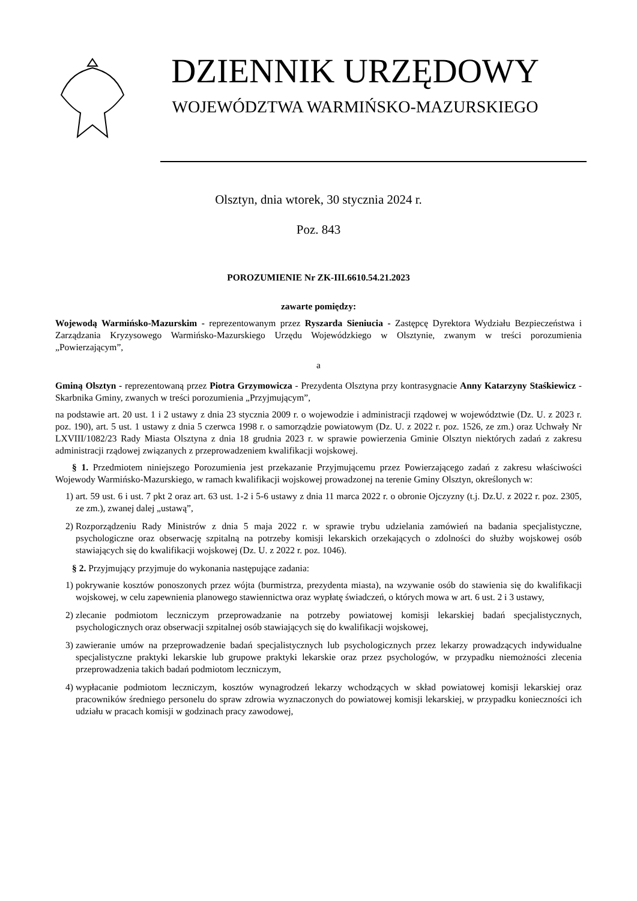DZIENNIK URZĘDOWY
WOJEWÓDZTWA WARMIŃSKO-MAZURSKIEGO
Olsztyn, dnia wtorek, 30 stycznia 2024 r.
Poz. 843
POROZUMIENIE Nr ZK-III.6610.54.21.2023
zawarte pomiędzy:
Wojewodą Warmińsko-Mazurskim - reprezentowanym przez Ryszarda Sieniucia - Zastępcę Dyrektora Wydziału Bezpieczeństwa i Zarządzania Kryzysowego Warmińsko-Mazurskiego Urzędu Wojewódzkiego w Olsztynie, zwanym w treści porozumienia „Powierzającym”,
a
Gminą Olsztyn - reprezentowaną przez Piotra Grzymowicza - Prezydenta Olsztyna przy kontrasygnacie Anny Katarzyny Staśkiewicz - Skarbnika Gminy, zwanych w treści porozumienia „Przyjmującym”,
na podstawie art. 20 ust. 1 i 2 ustawy z dnia 23 stycznia 2009 r. o wojewodzie i administracji rządowej w województwie (Dz. U. z 2023 r. poz. 190), art. 5 ust. 1 ustawy z dnia 5 czerwca 1998 r. o samorządzie powiatowym (Dz. U. z 2022 r. poz. 1526, ze zm.) oraz Uchwały Nr LXVIII/1082/23 Rady Miasta Olsztyna z dnia 18 grudnia 2023 r. w sprawie powierzenia Gminie Olsztyn niektórych zadań z zakresu administracji rządowej związanych z przeprowadzeniem kwalifikacji wojskowej.
§ 1. Przedmiotem niniejszego Porozumienia jest przekazanie Przyjmującemu przez Powierzającego zadań z zakresu właściwości Wojewody Warmińsko-Mazurskiego, w ramach kwalifikacji wojskowej prowadzonej na terenie Gminy Olsztyn, określonych w:
1) art. 59 ust. 6 i ust. 7 pkt 2 oraz art. 63 ust. 1-2 i 5-6 ustawy z dnia 11 marca 2022 r. o obronie Ojczyzny (t.j. Dz.U. z 2022 r. poz. 2305, ze zm.), zwanej dalej „ustawą”,
2) Rozporządzeniu Rady Ministrów z dnia 5 maja 2022 r. w sprawie trybu udzielania zamówień na badania specjalistyczne, psychologiczne oraz obserwację szpitalną na potrzeby komisji lekarskich orzekających o zdolności do służby wojskowej osób stawiających się do kwalifikacji wojskowej (Dz. U. z 2022 r. poz. 1046).
§ 2. Przyjmujący przyjmuje do wykonania następujące zadania:
1) pokrywanie kosztów ponoszonych przez wójta (burmistrza, prezydenta miasta), na wzywanie osób do stawienia się do kwalifikacji wojskowej, w celu zapewnienia planowego stawiennictwa oraz wypłatę świadczeń, o których mowa w art. 6 ust. 2 i 3 ustawy,
2) zlecanie podmiotom leczniczym przeprowadzanie na potrzeby powiatowej komisji lekarskiej badań specjalistycznych, psychologicznych oraz obserwacji szpitalnej osób stawiających się do kwalifikacji wojskowej,
3) zawieranie umów na przeprowadzenie badań specjalistycznych lub psychologicznych przez lekarzy prowadzących indywidualne specjalistyczne praktyki lekarskie lub grupowe praktyki lekarskie oraz przez psychologów, w przypadku niemożności zlecenia przeprowadzenia takich badań podmiotom leczniczym,
4) wypłacanie podmiotom leczniczym, kosztów wynagrodzeń lekarzy wchodzących w skład powiatowej komisji lekarskiej oraz pracowników średniego personelu do spraw zdrowia wyznaczonych do powiatowej komisji lekarskiej, w przypadku konieczności ich udziału w pracach komisji w godzinach pracy zawodowej,